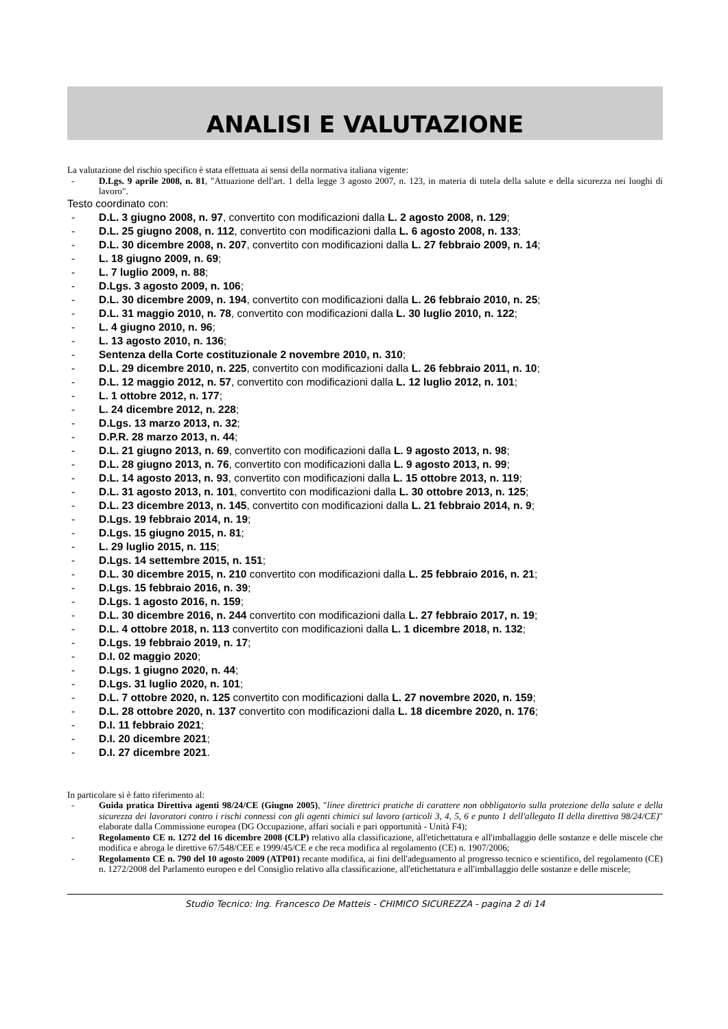ANALISI E VALUTAZIONE
La valutazione del rischio specifico è stata effettuata ai sensi della normativa italiana vigente:
- D.Lgs. 9 aprile 2008, n. 81, "Attuazione dell'art. 1 della legge 3 agosto 2007, n. 123, in materia di tutela della salute e della sicurezza nei luoghi di lavoro".
Testo coordinato con:
- D.L. 3 giugno 2008, n. 97, convertito con modificazioni dalla L. 2 agosto 2008, n. 129;
- D.L. 25 giugno 2008, n. 112, convertito con modificazioni dalla L. 6 agosto 2008, n. 133;
- D.L. 30 dicembre 2008, n. 207, convertito con modificazioni dalla L. 27 febbraio 2009, n. 14;
- L. 18 giugno 2009, n. 69;
- L. 7 luglio 2009, n. 88;
- D.Lgs. 3 agosto 2009, n. 106;
- D.L. 30 dicembre 2009, n. 194, convertito con modificazioni dalla L. 26 febbraio 2010, n. 25;
- D.L. 31 maggio 2010, n. 78, convertito con modificazioni dalla L. 30 luglio 2010, n. 122;
- L. 4 giugno 2010, n. 96;
- L. 13 agosto 2010, n. 136;
- Sentenza della Corte costituzionale 2 novembre 2010, n. 310;
- D.L. 29 dicembre 2010, n. 225, convertito con modificazioni dalla L. 26 febbraio 2011, n. 10;
- D.L. 12 maggio 2012, n. 57, convertito con modificazioni dalla L. 12 luglio 2012, n. 101;
- L. 1 ottobre 2012, n. 177;
- L. 24 dicembre 2012, n. 228;
- D.Lgs. 13 marzo 2013, n. 32;
- D.P.R. 28 marzo 2013, n. 44;
- D.L. 21 giugno 2013, n. 69, convertito con modificazioni dalla L. 9 agosto 2013, n. 98;
- D.L. 28 giugno 2013, n. 76, convertito con modificazioni dalla L. 9 agosto 2013, n. 99;
- D.L. 14 agosto 2013, n. 93, convertito con modificazioni dalla L. 15 ottobre 2013, n. 119;
- D.L. 31 agosto 2013, n. 101, convertito con modificazioni dalla L. 30 ottobre 2013, n. 125;
- D.L. 23 dicembre 2013, n. 145, convertito con modificazioni dalla L. 21 febbraio 2014, n. 9;
- D.Lgs. 19 febbraio 2014, n. 19;
- D.Lgs. 15 giugno 2015, n. 81;
- L. 29 luglio 2015, n. 115;
- D.Lgs. 14 settembre 2015, n. 151;
- D.L. 30 dicembre 2015, n. 210 convertito con modificazioni dalla L. 25 febbraio 2016, n. 21;
- D.Lgs. 15 febbraio 2016, n. 39;
- D.Lgs. 1 agosto 2016, n. 159;
- D.L. 30 dicembre 2016, n. 244 convertito con modificazioni dalla L. 27 febbraio 2017, n. 19;
- D.L. 4 ottobre 2018, n. 113 convertito con modificazioni dalla L. 1 dicembre 2018, n. 132;
- D.Lgs. 19 febbraio 2019, n. 17;
- D.I. 02 maggio 2020;
- D.Lgs. 1 giugno 2020, n. 44;
- D.Lgs. 31 luglio 2020, n. 101;
- D.L. 7 ottobre 2020, n. 125 convertito con modificazioni dalla L. 27 novembre 2020, n. 159;
- D.L. 28 ottobre 2020, n. 137 convertito con modificazioni dalla L. 18 dicembre 2020, n. 176;
- D.I. 11 febbraio 2021;
- D.I. 20 dicembre 2021;
- D.I. 27 dicembre 2021.
In particolare si è fatto riferimento al:
- Guida pratica Direttiva agenti 98/24/CE (Giugno 2005), "linee direttrici pratiche di carattere non obbligatorio sulla protezione della salute e della sicurezza dei lavoratori contro i rischi connessi con gli agenti chimici sul lavoro (articoli 3, 4, 5, 6 e punto 1 dell'allegato II della direttiva 98/24/CE)" elaborate dalla Commissione europea (DG Occupazione, affari sociali e pari opportunità - Unità F4);
- Regolamento CE n. 1272 del 16 dicembre 2008 (CLP) relativo alla classificazione, all'etichettatura e all'imballaggio delle sostanze e delle miscele che modifica e abroga le direttive 67/548/CEE e 1999/45/CE e che reca modifica al regolamento (CE) n. 1907/2006;
- Regolamento CE n. 790 del 10 agosto 2009 (ATP01) recante modifica, ai fini dell'adeguamento al progresso tecnico e scientifico, del regolamento (CE) n. 1272/2008 del Parlamento europeo e del Consiglio relativo alla classificazione, all'etichettatura e all'imballaggio delle sostanze e delle miscele;
Studio Tecnico: Ing. Francesco De Matteis - CHIMICO SICUREZZA - pagina 2 di 14